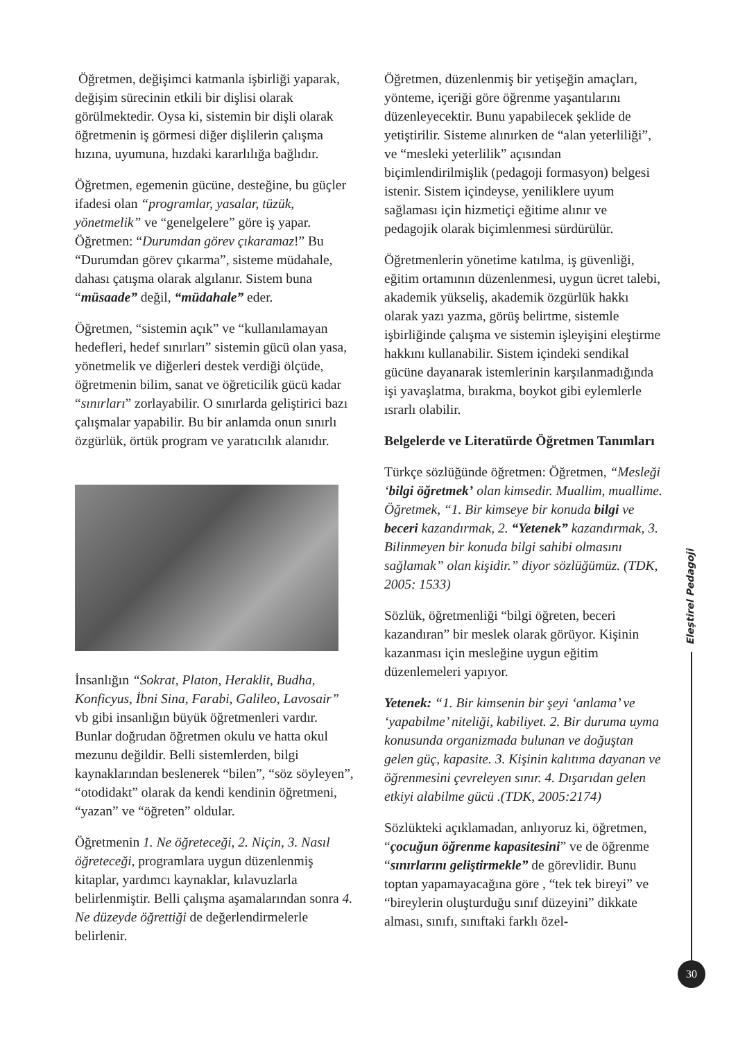Öğretmen, değişimci katmanla işbirliği yaparak, değişim sürecinin etkili bir dişlisi olarak görülmektedir. Oysa ki, sistemin bir dişli olarak öğretmenin iş görmesi diğer dişlilerin çalışma hızına, uyumuna, hızdaki kararlılığa bağlıdır.
Öğretmen, egemenin gücüne, desteğine, bu güçler ifadesi olan “programlar, yasalar, tüzük, yönetmelik” ve “genelgelere” göre iş yapar. Öğretmen: “Durumdan görev çıkaramaz!” Bu “Durumdan görev çıkarma”, sisteme müdahale, dahası çatışma olarak algılanır. Sistem buna “müsaade” değil, “müdahale” eder.
Öğretmen, “sistemin açık” ve “kullanılamayan hedefleri, hedef sınırları” sistemin gücü olan yasa, yönetmelik ve diğerleri destek verdiği ölçüde, öğretmenin bilim, sanat ve öğreticilik gücü kadar “sınırları” zorlayabilir. O sınırlarda geliştirici bazı çalışmalar yapabilir. Bu bir anlamda onun sınırlı özgürlük, örtük program ve yaratıcılık alanıdır.
İnsanlığın “Sokrat, Platon, Heraklit, Budha, Konficyus, İbni Sina, Farabi, Galileo, Lavosair” vb gibi insanlığın büyük öğretmenleri vardır. Bunlar doğrudan öğretmen okulu ve hatta okul mezunu değildir. Belli sistemlerden, bilgi kaynaklarından beslenerek “bilen”, “söz söyleyen”, “otodidakt” olarak da kendi kendinin öğretmeni, “yazan” ve “öğreten” oldular.
Öğretmenin 1. Ne öğreteceği, 2. Niçin, 3. Nasıl öğreteceği, programlara uygun düzenlenmiş kitaplar, yardımcı kaynaklar, kılavuzlarla belirlenmiştir. Belli çalışma aşamalarından sonra 4. Ne düzeyde öğrettiği de değerlendirmelerle belirlenir.
Öğretmen, düzenlenmiş bir yetişeğin amaçları, yönteme, içeriği göre öğrenme yaşantılarını düzenleyecektir. Bunu yapabilecek şeklide de yetiştirilir. Sisteme alınırken de “alan yeterliliği”, ve “mesleki yeterlilik” açısından biçimlendirilmişlik (pedagoji formasyon) belgesi istenir. Sistem içindeyse, yeniliklere uyum sağlaması için hizmetiçi eğitime alınır ve pedagojik olarak biçimlenmesi sürdürülür.
Öğretmenlerin yönetime katılma, iş güvenliği, eğitim ortamının düzenlenmesi, uygun ücret talebi, akademik yükseliş, akademik özgürlük hakkı olarak yazı yazma, görüş belirtme, sistemle işbirliğinde çalışma ve sistemin işleyişini eleştirme hakkını kullanabilir. Sistem içindeki sendikal gücüne dayanarak istemlerinin karşılanmadığında işi yavaşlatma, bırakma, boykot gibi eylemlerle ısrarlı olabilir.
Belgelerde ve Literatürde Öğretmen Tanımları
Türkçe sözlüğünde öğretmen: Öğretmen, “Mesleği ‘bilgi öğretmek’ olan kimsedir. Muallim, muallime. Öğretmek, “1. Bir kimseye bir konuda bilgi ve beceri kazandırmak, 2. “Yetenek” kazandırmak, 3. Bilinmeyen bir konuda bilgi sahibi olmasını sağlamak” olan kişidir.” diyor sözlüğümüz. (TDK, 2005: 1533)
Sözlük, öğretmenliği “bilgi öğreten, beceri kazandıran” bir meslek olarak görüyor. Kişinin kazanması için mesleğine uygun eğitim düzenlemeleri yapıyor.
Yetenek: “1. Bir kimsenin bir şeyi ‘anlama’ ve ‘yapabilme’ niteliği, kabiliyet. 2. Bir duruma uyma konusunda organizmada bulunan ve doğuştan gelen güç, kapasite. 3. Kişinin kalıtıma dayanan ve öğrenmesini çevreleyen sınır. 4. Dışarıdan gelen etkiyi alabilme gücü .(TDK, 2005:2174)
Sözlükteki açıklamadan, anlıyoruz ki, öğretmen, “çocuğun öğrenme kapasitesini” ve de öğrenme “sınırlarını geliştirmekle” de görevlidir. Bunu toptan yapamayacağına göre , “tek tek bireyi” ve “bireylerin oluşturduğu sınıf düzeyini” dikkate alması, sınıfı, sınıftaki farklı özel-
Eleştirel Pedagoji
30